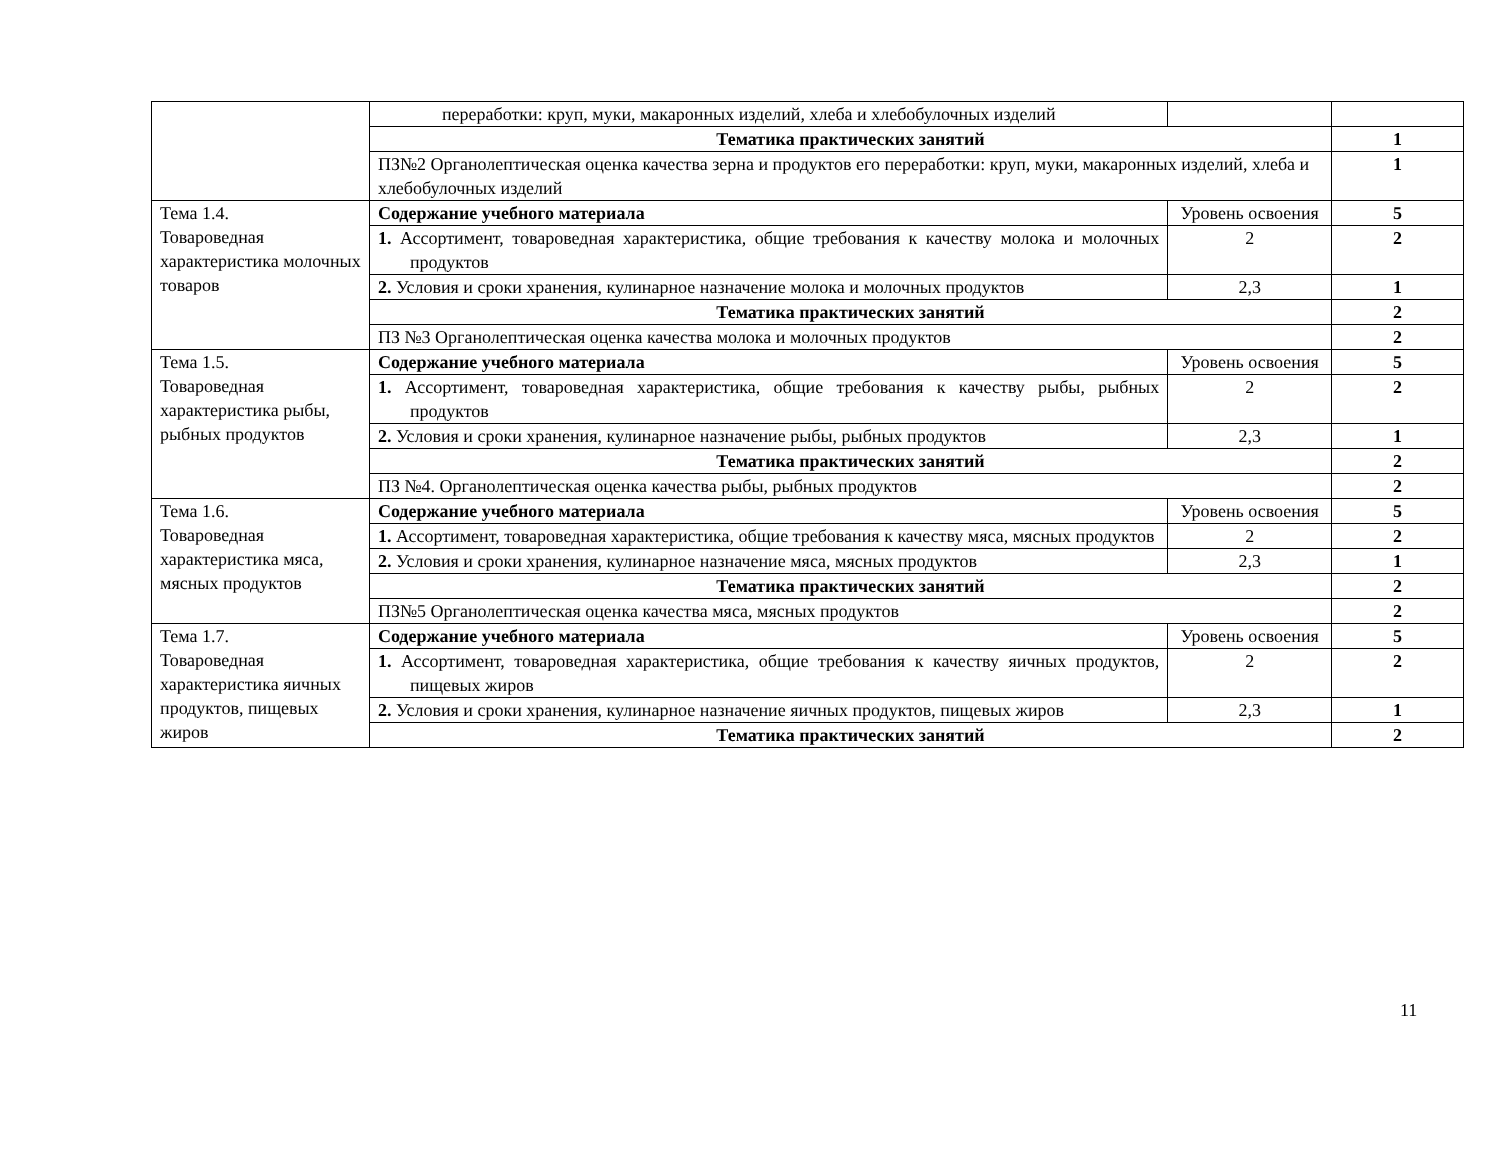| | переработки: круп, муки, макаронных изделий, хлеба и хлебобулочных изделий | | |
| | Тематика практических занятий | | 1 |
| | ПЗ№2 Органолептическая оценка качества зерна и продуктов его переработки: круп, муки, макаронных изделий, хлеба и хлебобулочных изделий | | 1 |
| Тема 1.4. Товароведная характеристика молочных товаров | Содержание учебного материала | Уровень освоения | 5 |
| | 1. Ассортимент, товароведная характеристика, общие требования к качеству молока и молочных продуктов | 2 | 2 |
| | 2. Условия и сроки хранения, кулинарное назначение молока и молочных продуктов | 2,3 | 1 |
| | Тематика практических занятий | | 2 |
| | ПЗ №3 Органолептическая оценка качества молока и молочных продуктов | | 2 |
| Тема 1.5. Товароведная характеристика рыбы, рыбных продуктов | Содержание учебного материала | Уровень освоения | 5 |
| | 1. Ассортимент, товароведная характеристика, общие требования к качеству рыбы, рыбных продуктов | 2 | 2 |
| | 2. Условия и сроки хранения, кулинарное назначение рыбы, рыбных продуктов | 2,3 | 1 |
| | Тематика практических занятий | | 2 |
| | ПЗ №4. Органолептическая оценка качества рыбы, рыбных продуктов | | 2 |
| Тема 1.6. Товароведная характеристика мяса, мясных продуктов | Содержание учебного материала | Уровень освоения | 5 |
| | 1. Ассортимент, товароведная характеристика, общие требования к качеству мяса, мясных продуктов | 2 | 2 |
| | 2. Условия и сроки хранения, кулинарное назначение мяса, мясных продуктов | 2,3 | 1 |
| | Тематика практических занятий | | 2 |
| | ПЗ№5 Органолептическая оценка качества мяса, мясных продуктов | | 2 |
| Тема 1.7. Товароведная характеристика яичных продуктов, пищевых жиров | Содержание учебного материала | Уровень освоения | 5 |
| | 1. Ассортимент, товароведная характеристика, общие требования к качеству яичных продуктов, пищевых жиров | 2 | 2 |
| | 2. Условия и сроки хранения, кулинарное назначение яичных продуктов, пищевых жиров | 2,3 | 1 |
| | Тематика практических занятий | | 2 |
11